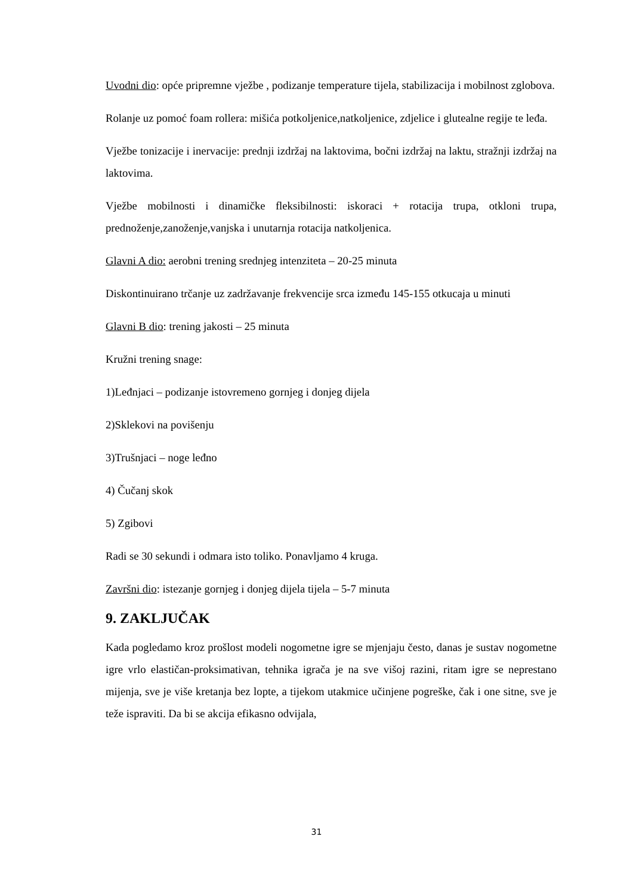Uvodni dio: opće pripremne vježbe , podizanje temperature tijela, stabilizacija i mobilnost zglobova.
Rolanje uz pomoć foam rollera: mišića potkoljenice,natkoljenice, zdjelice i glutealne regije te leđa.
Vježbe tonizacije i inervacije: prednji izdržaj na laktovima, bočni izdržaj na laktu, stražnji izdržaj na laktovima.
Vježbe mobilnosti i dinamičke fleksibilnosti: iskoraci + rotacija trupa, otkloni trupa, prednoženje,zanoženje,vanjska i unutarnja rotacija natkoljenica.
Glavni A dio: aerobni trening srednjeg intenziteta – 20-25 minuta
Diskontinuirano trčanje uz zadržavanje frekvencije srca između 145-155 otkucaja u minuti
Glavni B dio: trening jakosti – 25 minuta
Kružni trening snage:
1)Leđnjaci – podizanje istovremeno gornjeg i donjeg dijela
2)Sklekovi na povišenju
3)Trušnjaci – noge leđno
4) Čučanj skok
5) Zgibovi
Radi se 30 sekundi i odmara isto toliko. Ponavljamo 4 kruga.
Završni dio: istezanje gornjeg i donjeg dijela tijela – 5-7 minuta
9. ZAKLJUČAK
Kada pogledamo kroz prošlost modeli nogometne igre se mjenjaju često, danas je sustav nogometne igre vrlo elastičan-proksimativan, tehnika igrača je na sve višoj razini, ritam igre se neprestano mijenja, sve je više kretanja bez lopte, a tijekom utakmice učinjene pogreške, čak i one sitne, sve je teže ispraviti. Da bi se akcija efikasno odvijala,
31